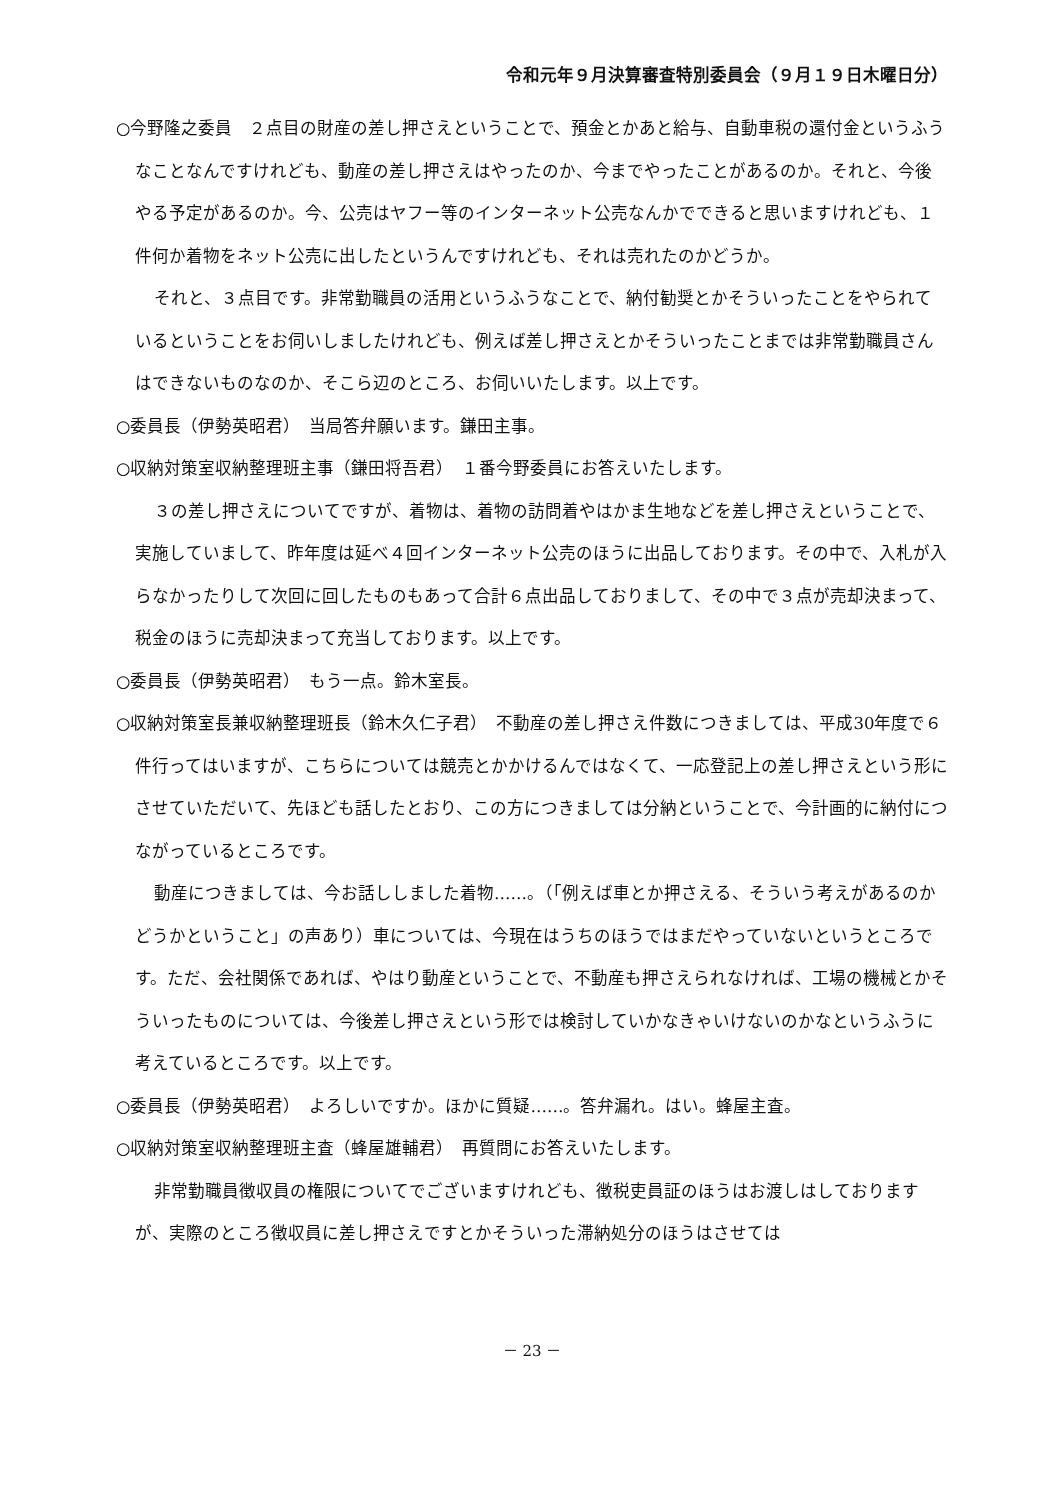令和元年９月決算審査特別委員会（９月１９日木曜日分）
○今野隆之委員　２点目の財産の差し押さえということで、預金とかあと給与、自動車税の還付金というふうなことなんですけれども、動産の差し押さえはやったのか、今までやったことがあるのか。それと、今後やる予定があるのか。今、公売はヤフー等のインターネット公売なんかでできると思いますけれども、１件何か着物をネット公売に出したというんですけれども、それは売れたのかどうか。
それと、３点目です。非常勤職員の活用というふうなことで、納付勧奨とかそういったことをやられているということをお伺いしましたけれども、例えば差し押さえとかそういったことまでは非常勤職員さんはできないものなのか、そこら辺のところ、お伺いいたします。以上です。
○委員長（伊勢英昭君）　当局答弁願います。鎌田主事。
○収納対策室収納整理班主事（鎌田将吾君）　１番今野委員にお答えいたします。
３の差し押さえについてですが、着物は、着物の訪問着やはかま生地などを差し押さえということで、実施していまして、昨年度は延べ４回インターネット公売のほうに出品しております。その中で、入札が入らなかったりして次回に回したものもあって合計６点出品しておりまして、その中で３点が売却決まって、税金のほうに売却決まって充当しております。以上です。
○委員長（伊勢英昭君）　もう一点。鈴木室長。
○収納対策室長兼収納整理班長（鈴木久仁子君）　不動産の差し押さえ件数につきましては、平成30年度で６件行ってはいますが、こちらについては競売とかかけるんではなくて、一応登記上の差し押さえという形にさせていただいて、先ほども話したとおり、この方につきましては分納ということで、今計画的に納付につながっているところです。
動産につきましては、今お話ししました着物……。（「例えば車とか押さえる、そういう考えがあるのかどうかということ」の声あり）車については、今現在はうちのほうではまだやっていないというところです。ただ、会社関係であれば、やはり動産ということで、不動産も押さえられなければ、工場の機械とかそういったものについては、今後差し押さえという形では検討していかなきゃいけないのかなというふうに考えているところです。以上です。
○委員長（伊勢英昭君）　よろしいですか。ほかに質疑……。答弁漏れ。はい。蜂屋主査。
○収納対策室収納整理班主査（蜂屋雄輔君）　再質問にお答えいたします。
非常勤職員徴収員の権限についてでございますけれども、徴税吏員証のほうはお渡しはしておりますが、実際のところ徴収員に差し押さえですとかそういった滞納処分のほうはさせては
－ 23 －